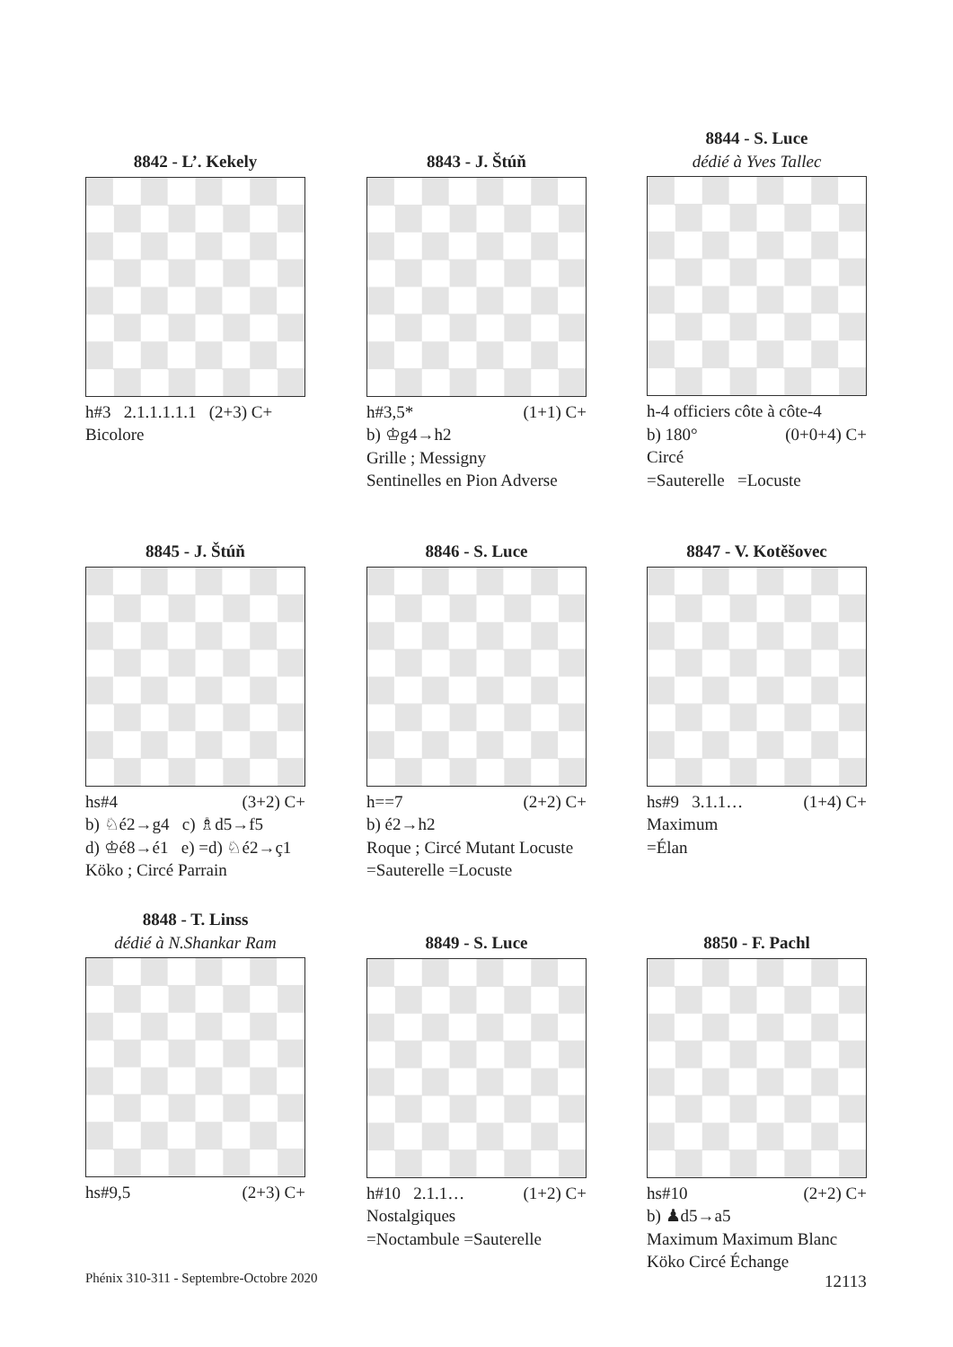8842 - L’. Kekely
h#3 2.1.1.1.1.1 (2+3) C+
Bicolore
8843 - J. Štúň
h#3,5* (1+1) C+
b) ♔g4→h2
Grille ; Messigny
Sentinelles en Pion Adverse
8844 - S. Luce
dédié à Yves Tallec
h-4 officiers côte à côte-4
b) 180° (0+0+4) C+
Circé
=Sauterelle =Locuste
8845 - J. Štúň
hs#4 (3+2) C+
b) ♘é2→g4 c) ♗d5→f5
d) ♔é8→é1 e) =d) ♘é2→ç1
Köko ; Circé Parrain
8846 - S. Luce
h==7 (2+2) C+
b) é2→h2
Roque ; Circé Mutant Locuste
=Sauterelle =Locuste
8847 - V. Kotěšovec
hs#9 3.1.1… (1+4) C+
Maximum
=Élan
8848 - T. Linss
dédié à N.Shankar Ram
hs#9,5 (2+3) C+
8849 - S. Luce
h#10 2.1.1… (1+2) C+
Nostalgiques
=Noctambule =Sauterelle
8850 - F. Pachl
hs#10 (2+2) C+
b) ♟d5→a5
Maximum Maximum Blanc
Köko Circé Échange
Phénix 310-311 - Septembre-Octobre 2020
12113